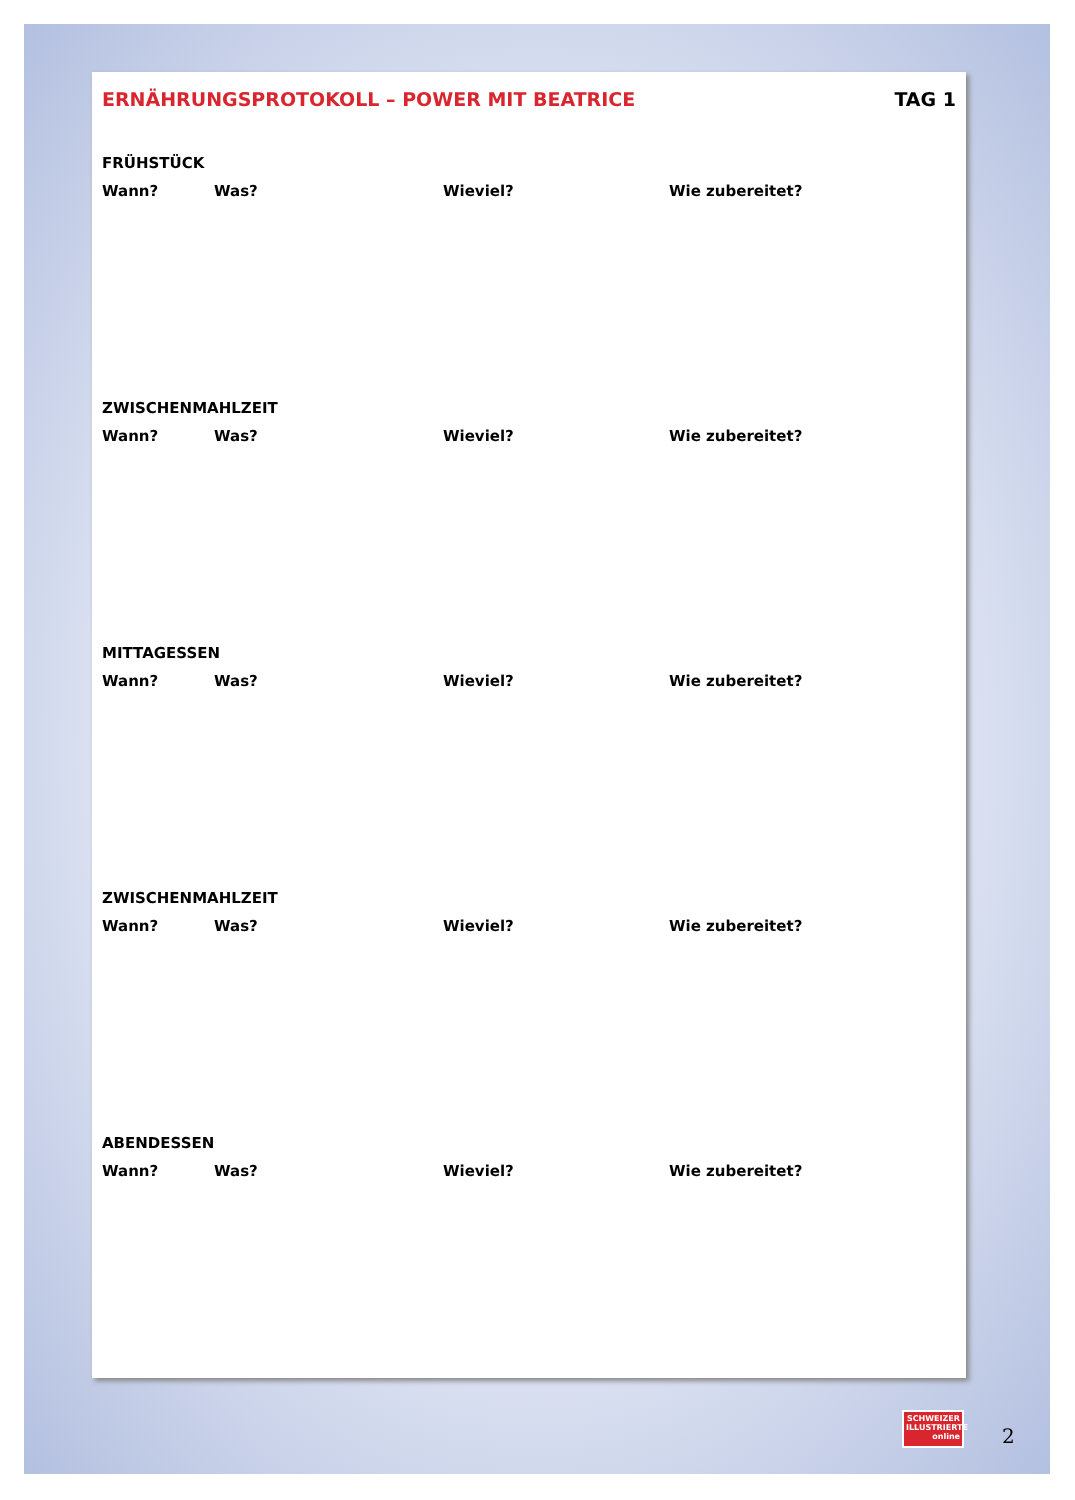ERNÄHRUNGSPROTOKOLL – POWER MIT BEATRICE TAG 1
FRÜHSTÜCK
Wann? Was? Wieviel? Wie zubereitet?
ZWISCHENMAHLZEIT
Wann? Was? Wieviel? Wie zubereitet?
MITTAGESSEN
Wann? Was? Wieviel? Wie zubereitet?
ZWISCHENMAHLZEIT
Wann? Was? Wieviel? Wie zubereitet?
ABENDESSEN
Wann? Was? Wieviel? Wie zubereitet?
SCHWEIZER ILLUSTRIERTE online
2